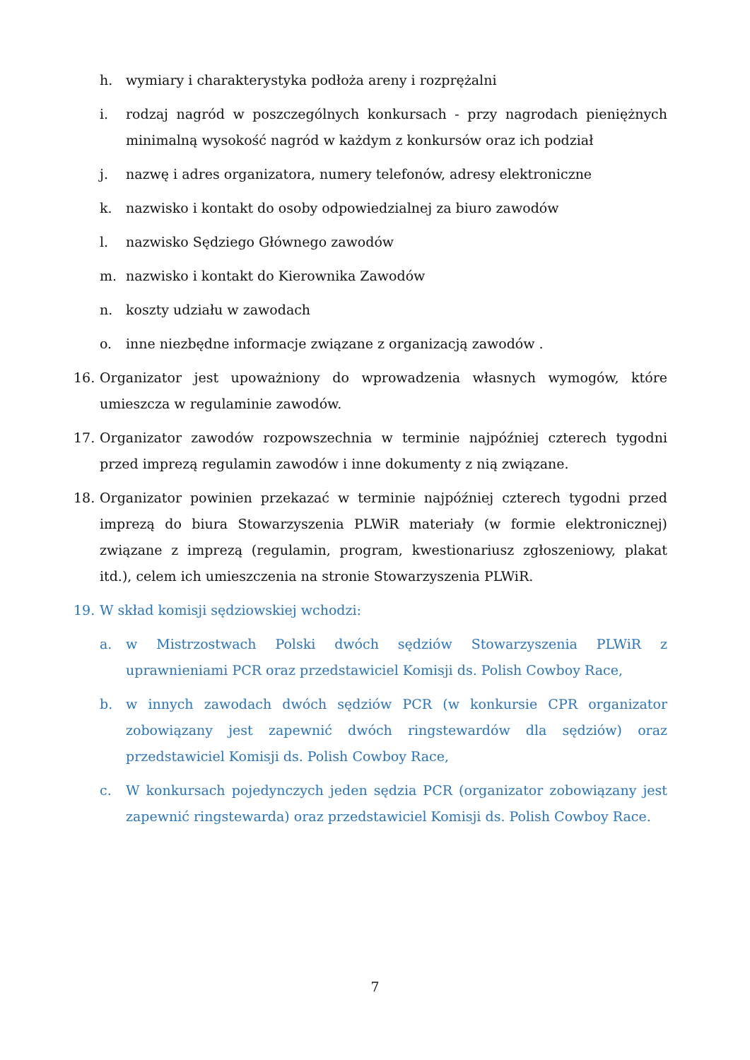h. wymiary i charakterystyka podłoża areny i rozprężalni
i. rodzaj nagród w poszczególnych konkursach - przy nagrodach pieniężnych minimalną wysokość nagród w każdym z konkursów oraz ich podział
j. nazwę i adres organizatora, numery telefonów, adresy elektroniczne
k. nazwisko i kontakt do osoby odpowiedzialnej za biuro zawodów
l. nazwisko Sędziego Głównego zawodów
m. nazwisko i kontakt do Kierownika Zawodów
n. koszty udziału w zawodach
o. inne niezbędne informacje związane z organizacją zawodów .
16. Organizator jest upoważniony do wprowadzenia własnych wymogów, które umieszcza w regulaminie zawodów.
17. Organizator zawodów rozpowszechnia w terminie najpóźniej czterech tygodni przed imprezą regulamin zawodów i inne dokumenty z nią związane.
18. Organizator powinien przekazać w terminie najpóźniej czterech tygodni przed imprezą do biura Stowarzyszenia PLWiR materiały (w formie elektronicznej) związane z imprezą (regulamin, program, kwestionariusz zgłoszeniowy, plakat itd.), celem ich umieszczenia na stronie Stowarzyszenia PLWiR.
19. W skład komisji sędziowskiej wchodzi:
a. w Mistrzostwach Polski dwóch sędziów Stowarzyszenia PLWiR z uprawnieniami PCR oraz przedstawiciel Komisji ds. Polish Cowboy Race,
b. w innych zawodach dwóch sędziów PCR (w konkursie CPR organizator zobowiązany jest zapewnić dwóch ringstewardów dla sędziów) oraz przedstawiciel Komisji ds. Polish Cowboy Race,
c. W konkursach pojedynczych jeden sędzia PCR (organizator zobowiązany jest zapewnić ringstewarda) oraz przedstawiciel Komisji ds. Polish Cowboy Race.
7